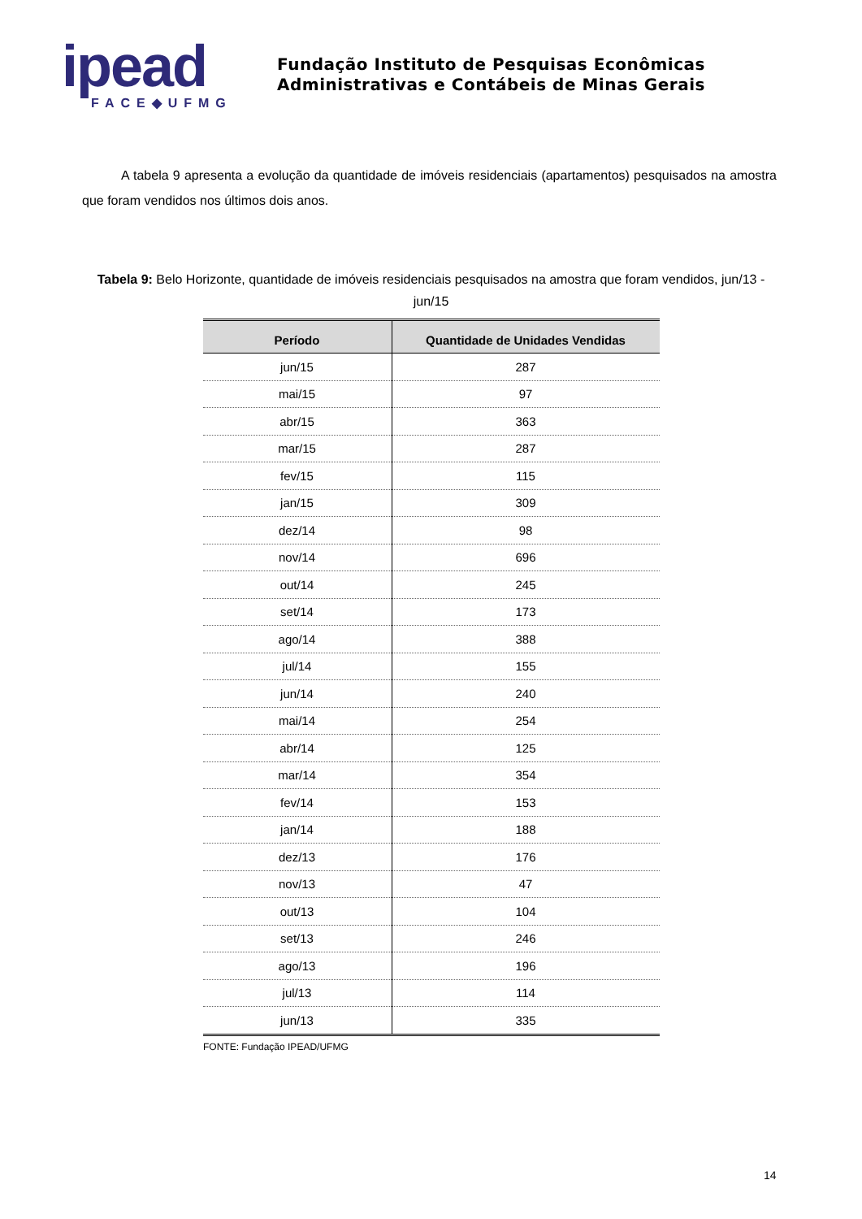ipead
FACE◆UFMG
Fundação Instituto de Pesquisas Econômicas
Administrativas e Contábeis de Minas Gerais
A tabela 9 apresenta a evolução da quantidade de imóveis residenciais (apartamentos) pesquisados na amostra que foram vendidos nos últimos dois anos.
Tabela 9: Belo Horizonte, quantidade de imóveis residenciais pesquisados na amostra que foram vendidos, jun/13 - jun/15
| Período | Quantidade de Unidades Vendidas |
| --- | --- |
| jun/15 | 287 |
| mai/15 | 97 |
| abr/15 | 363 |
| mar/15 | 287 |
| fev/15 | 115 |
| jan/15 | 309 |
| dez/14 | 98 |
| nov/14 | 696 |
| out/14 | 245 |
| set/14 | 173 |
| ago/14 | 388 |
| jul/14 | 155 |
| jun/14 | 240 |
| mai/14 | 254 |
| abr/14 | 125 |
| mar/14 | 354 |
| fev/14 | 153 |
| jan/14 | 188 |
| dez/13 | 176 |
| nov/13 | 47 |
| out/13 | 104 |
| set/13 | 246 |
| ago/13 | 196 |
| jul/13 | 114 |
| jun/13 | 335 |
FONTE: Fundação IPEAD/UFMG
14